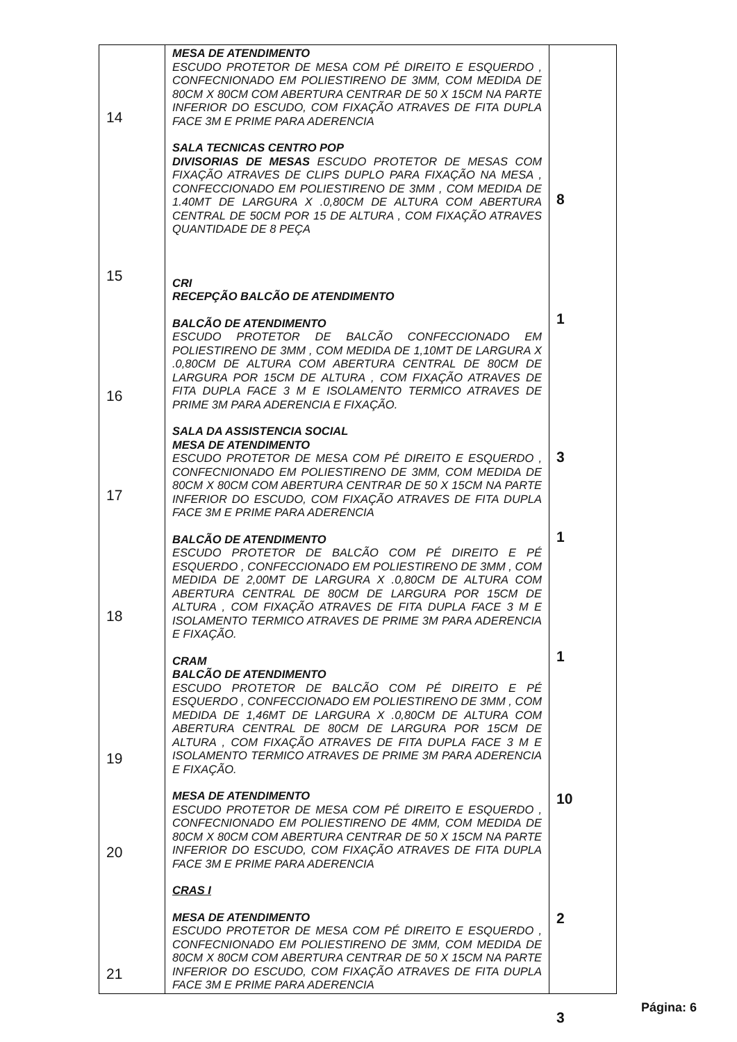| 14 15 16 17 18 19 20 21 | MESA DE ATENDIMENTO ESCUDO PROTETOR DE MESA COM PÉ DIREITO E ESQUERDO , CONFECNIONADO EM POLIESTIRENO DE 3MM, COM MEDIDA DE 80CM X 80CM COM ABERTURA CENTRAR DE 50 X 15CM NA PARTE INFERIOR DO ESCUDO, COM FIXAÇÃO ATRAVES DE FITA DUPLA FACE 3M E PRIME PARA ADERENCIA SALA TECNICAS CENTRO POP DIVISORIAS DE MESAS ESCUDO PROTETOR DE MESAS COM FIXAÇÃO ATRAVES DE CLIPS DUPLO PARA FIXAÇÃO NA MESA , CONFECCIONADO EM POLIESTIRENO DE 3MM , COM MEDIDA DE 1.40MT DE LARGURA X .0,80CM DE ALTURA COM ABERTURA CENTRAL DE 50CM POR 15 DE ALTURA , COM FIXAÇÃO ATRAVES QUANTIDADE DE 8 PEÇA CRI RECEPÇÃO BALCÃO DE ATENDIMENTO BALCÃO DE ATENDIMENTO ESCUDO PROTETOR DE BALCÃO CONFECCIONADO EM POLIESTIRENO DE 3MM , COM MEDIDA DE 1,10MT DE LARGURA X .0,80CM DE ALTURA COM ABERTURA CENTRAL DE 80CM DE LARGURA POR 15CM DE ALTURA , COM FIXAÇÃO ATRAVES DE FITA DUPLA FACE 3 M E ISOLAMENTO TERMICO ATRAVES DE PRIME 3M PARA ADERENCIA E FIXAÇÃO. SALA DA ASSISTENCIA SOCIAL MESA DE ATENDIMENTO ESCUDO PROTETOR DE MESA COM PÉ DIREITO E ESQUERDO , CONFECNIONADO EM POLIESTIRENO DE 3MM, COM MEDIDA DE 80CM X 80CM COM ABERTURA CENTRAR DE 50 X 15CM NA PARTE INFERIOR DO ESCUDO, COM FIXAÇÃO ATRAVES DE FITA DUPLA FACE 3M E PRIME PARA ADERENCIA BALCÃO DE ATENDIMENTO ESCUDO PROTETOR DE BALCÃO COM PÉ DIREITO E PÉ ESQUERDO , CONFECCIONADO EM POLIESTIRENO DE 3MM , COM MEDIDA DE 2,00MT DE LARGURA X .0,80CM DE ALTURA COM ABERTURA CENTRAL DE 80CM DE LARGURA POR 15CM DE ALTURA , COM FIXAÇÃO ATRAVES DE FITA DUPLA FACE 3 M E ISOLAMENTO TERMICO ATRAVES DE PRIME 3M PARA ADERENCIA E FIXAÇÃO. CRAM BALCÃO DE ATENDIMENTO ESCUDO PROTETOR DE BALCÃO COM PÉ DIREITO E PÉ ESQUERDO , CONFECCIONADO EM POLIESTIRENO DE 3MM , COM MEDIDA DE 1,46MT DE LARGURA X .0,80CM DE ALTURA COM ABERTURA CENTRAL DE 80CM DE LARGURA POR 15CM DE ALTURA , COM FIXAÇÃO ATRAVES DE FITA DUPLA FACE 3 M E ISOLAMENTO TERMICO ATRAVES DE PRIME 3M PARA ADERENCIA E FIXAÇÃO. MESA DE ATENDIMENTO ESCUDO PROTETOR DE MESA COM PÉ DIREITO E ESQUERDO , CONFECNIONADO EM POLIESTIRENO DE 4MM, COM MEDIDA DE 80CM X 80CM COM ABERTURA CENTRAR DE 50 X 15CM NA PARTE INFERIOR DO ESCUDO, COM FIXAÇÃO ATRAVES DE FITA DUPLA FACE 3M E PRIME PARA ADERENCIA CRAS I MESA DE ATENDIMENTO ESCUDO PROTETOR DE MESA COM PÉ DIREITO E ESQUERDO , CONFECNIONADO EM POLIESTIRENO DE 3MM, COM MEDIDA DE 80CM X 80CM COM ABERTURA CENTRAR DE 50 X 15CM NA PARTE INFERIOR DO ESCUDO, COM FIXAÇÃO ATRAVES DE FITA DUPLA FACE 3M E PRIME PARA ADERENCIA | 8 1 3 1 1 10 2 3 |
Página: 6